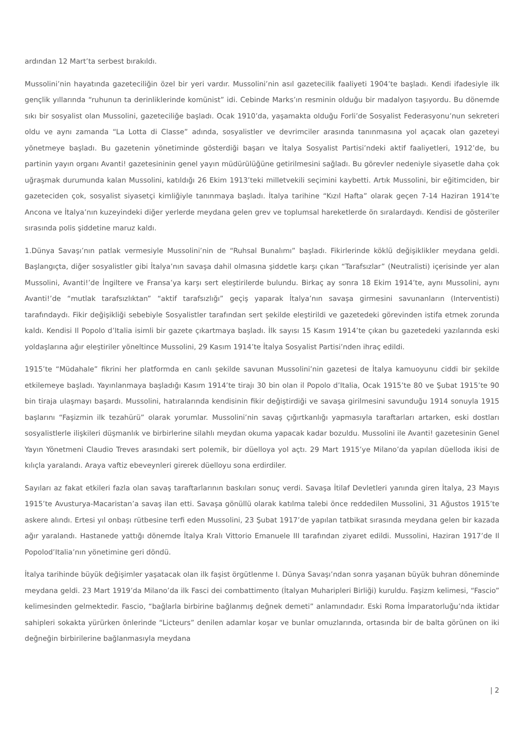ardından 12 Mart’ta serbest bırakıldı.
Mussolini’nin hayatında gazeteciliğin özel bir yeri vardır. Mussolini’nin asıl gazetecilik faaliyeti 1904’te başladı. Kendi ifadesiyle ilk gençlik yıllarında “ruhunun ta derinliklerinde komünist” idi. Cebinde Marks’ın resminin olduğu bir madalyon taşıyordu. Bu dönemde sıkı bir sosyalist olan Mussolini, gazeteciliğe başladı. Ocak 1910’da, yaşamakta olduğu Forli’de Sosyalist Federasyonu’nun sekreteri oldu ve aynı zamanda “La Lotta di Classe” adında, sosyalistler ve devrimciler arasında tanınmasına yol açacak olan gazeteyi yönetmeye başladı. Bu gazetenin yönetiminde gösterdiği başarı ve İtalya Sosyalist Partisi’ndeki aktif faaliyetleri, 1912’de, bu partinin yayın organı Avanti! gazetesininin genel yayın müdürülüğüne getirilmesini sağladı. Bu görevler nedeniyle siyasetle daha çok uğraşmak durumunda kalan Mussolini, katıldığı 26 Ekim 1913’teki milletvekili seçimini kaybetti. Artık Mussolini, bir eğitimciden, bir gazeteciden çok, sosyalist siyasetçi kimliğiyle tanınmaya başladı. İtalya tarihine “Kızıl Hafta” olarak geçen 7-14 Haziran 1914’te Ancona ve İtalya’nın kuzeyindeki diğer yerlerde meydana gelen grev ve toplumsal hareketlerde ön sıralardaydı. Kendisi de gösteriler sırasında polis şiddetine maruz kaldı.
1.Dünya Savaşı’nın patlak vermesiyle Mussolini’nin de “Ruhsal Bunalımı” başladı. Fikirlerinde köklü değişiklikler meydana geldi. Başlangıçta, diğer sosyalistler gibi İtalya’nın savaşa dahil olmasına şiddetle karşı çıkan “Tarafsızlar” (Neutralisti) içerisinde yer alan Mussolini, Avanti!’de İngiltere ve Fransa’ya karşı sert eleştirilerde bulundu. Birkaç ay sonra 18 Ekim 1914’te, aynı Mussolini, aynı Avanti!’de “mutlak tarafsızlıktan” “aktif tarafsızlığı” geçiş yaparak İtalya’nın savaşa girmesini savunanların (Interventisti) tarafındaydı. Fikir değişikliği sebebiyle Sosyalistler tarafından sert şekilde eleştirildi ve gazetedeki görevinden istifa etmek zorunda kaldı. Kendisi Il Popolo d’Italia isimli bir gazete çıkartmaya başladı. İlk sayısı 15 Kasım 1914’te çıkan bu gazetedeki yazılarında eski yoldaşlarına ağır eleştiriler yöneltince Mussolini, 29 Kasım 1914’te İtalya Sosyalist Partisi’nden ihraç edildi.
1915’te “Müdahale” fikrini her platformda en canlı şekilde savunan Mussolini’nin gazetesi de İtalya kamuoyunu ciddi bir şekilde etkilemeye başladı. Yayınlanmaya başladığı Kasım 1914’te tirajı 30 bin olan il Popolo d’Italia, Ocak 1915’te 80 ve Şubat 1915’te 90 bin tiraja ulaşmayı başardı. Mussolini, hatıralarında kendisinin fikir değiştirdiği ve savaşa girilmesini savunduğu 1914 sonuyla 1915 başlarını “Faşizmin ilk tezahürü” olarak yorumlar. Mussolini’nin savaş çığırtkanlığı yapmasıyla taraftarları artarken, eski dostları sosyalistlerle ilişkileri düşmanlık ve birbirlerine silahlı meydan okuma yapacak kadar bozuldu. Mussolini ile Avanti! gazetesinin Genel Yayın Yönetmeni Claudio Treves arasındaki sert polemik, bir düelloya yol açtı. 29 Mart 1915’ye Milano’da yapılan düelloda ikisi de kılıçla yaralandı. Araya vaftiz ebeveynleri girerek düelloyu sona erdirdiler.
Sayıları az fakat etkileri fazla olan savaş taraftarlarının baskıları sonuç verdi. Savaşa İtilaf Devletleri yanında giren İtalya, 23 Mayıs 1915’te Avusturya-Macaristan’a savaş ilan etti. Savaşa gönüllü olarak katılma talebi önce reddedilen Mussolini, 31 Ağustos 1915’te askere alındı. Ertesi yıl onbaşı rütbesine terfi eden Mussolini, 23 Şubat 1917’de yapılan tatbikat sırasında meydana gelen bir kazada ağır yaralandı. Hastanede yattığı dönemde İtalya Kralı Vittorio Emanuele III tarafından ziyaret edildi. Mussolini, Haziran 1917’de Il Popolod’Italia’nın yönetimine geri döndü.
İtalya tarihinde büyük değişimler yaşatacak olan ilk faşist örgütlenme I. Dünya Savaşı’ndan sonra yaşanan büyük buhran döneminde meydana geldi. 23 Mart 1919’da Milano’da ilk Fasci dei combattimento (İtalyan Muharipleri Birliği) kuruldu. Faşizm kelimesi, “Fascio” kelimesinden gelmektedir. Fascio, “bağlarla birbirine bağlanmış değnek demeti” anlamındadır. Eski Roma İmparatorluğu’nda iktidar sahipleri sokakta yürürken önlerinde “Licteurs” denilen adamlar koşar ve bunlar omuzlarında, ortasında bir de balta görünen on iki değneğin birbirilerine bağlanmasıyla meydana
| 2